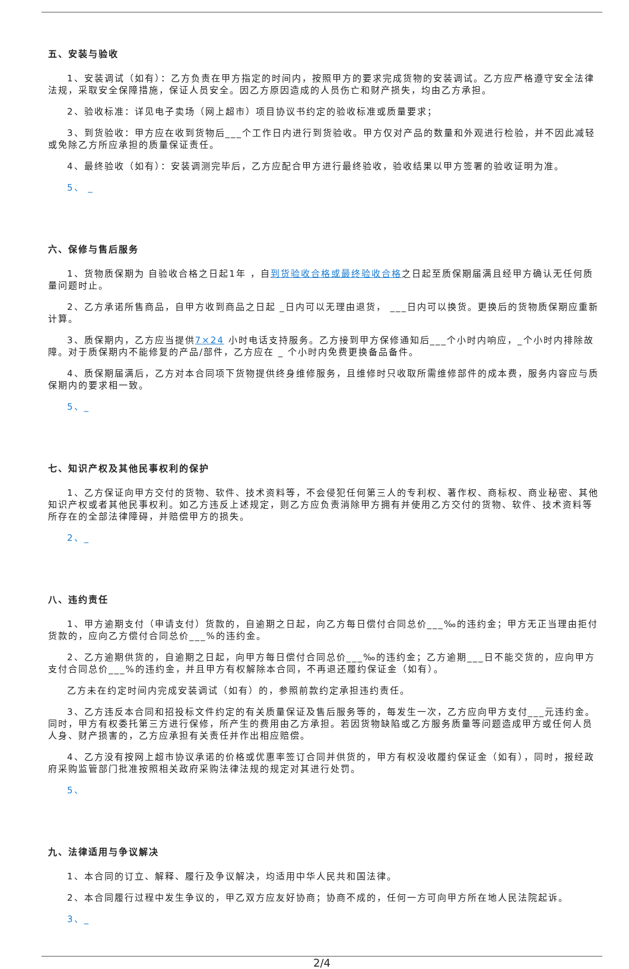五、安装与验收
1、安装调试（如有）：乙方负责在甲方指定的时间内，按照甲方的要求完成货物的安装调试。乙方应严格遵守安全法律法规，采取安全保障措施，保证人员安全。因乙方原因造成的人员伤亡和财产损失，均由乙方承担。
2、验收标准：详见电子卖场（网上超市）项目协议书约定的验收标准或质量要求；
3、到货验收：甲方应在收到货物后___个工作日内进行到货验收。甲方仅对产品的数量和外观进行检验，并不因此减轻或免除乙方所应承担的质量保证责任。
4、最终验收（如有）：安装调测完毕后，乙方应配合甲方进行最终验收，验收结果以甲方签署的验收证明为准。
5、 _
六、保修与售后服务
1、货物质保期为 自验收合格之日起1年 ，自到货验收合格或最终验收合格之日起至质保期届满且经甲方确认无任何质量问题时止。
2、乙方承诺所售商品，自甲方收到商品之日起 _日内可以无理由退货， ___日内可以换货。更换后的货物质保期应重新计算。
3、质保期内，乙方应当提供7×24 小时电话支持服务。乙方接到甲方保修通知后___个小时内响应，_个小时内排除故障。对于质保期内不能修复的产品/部件，乙方应在 _ 个小时内免费更换备品备件。
4、质保期届满后，乙方对本合同项下货物提供终身维修服务，且维修时只收取所需维修部件的成本费，服务内容应与质保期内的要求相一致。
5、_
七、知识产权及其他民事权利的保护
1、乙方保证向甲方交付的货物、软件、技术资料等，不会侵犯任何第三人的专利权、著作权、商标权、商业秘密、其他知识产权或者其他民事权利。如乙方违反上述规定，则乙方应负责消除甲方拥有并使用乙方交付的货物、软件、技术资料等所存在的全部法律障碍，并赔偿甲方的损失。
2、_
八、违约责任
1、甲方逾期支付（申请支付）货款的，自逾期之日起，向乙方每日偿付合同总价___‰的违约金；甲方无正当理由拒付货款的，应向乙方偿付合同总价___%的违约金。
2、乙方逾期供货的，自逾期之日起，向甲方每日偿付合同总价___‰的违约金；乙方逾期___日不能交货的，应向甲方支付合同总价___%的违约金，并且甲方有权解除本合同，不再退还履约保证金（如有）。
乙方未在约定时间内完成安装调试（如有）的，参照前款约定承担违约责任。
3、乙方违反本合同和招投标文件约定的有关质量保证及售后服务等的，每发生一次，乙方应向甲方支付___元违约金。同时，甲方有权委托第三方进行保修，所产生的费用由乙方承担。若因货物缺陷或乙方服务质量等问题造成甲方或任何人员人身、财产损害的，乙方应承担有关责任并作出相应赔偿。
4、乙方没有按网上超市协议承诺的价格或优惠率签订合同并供货的，甲方有权没收履约保证金（如有），同时，报经政府采购监管部门批准按照相关政府采购法律法规的规定对其进行处罚。
5、
九、法律适用与争议解决
1、本合同的订立、解释、履行及争议解决，均适用中华人民共和国法律。
2、本合同履行过程中发生争议的，甲乙双方应友好协商；协商不成的，任何一方可向甲方所在地人民法院起诉。
3、_
2/4